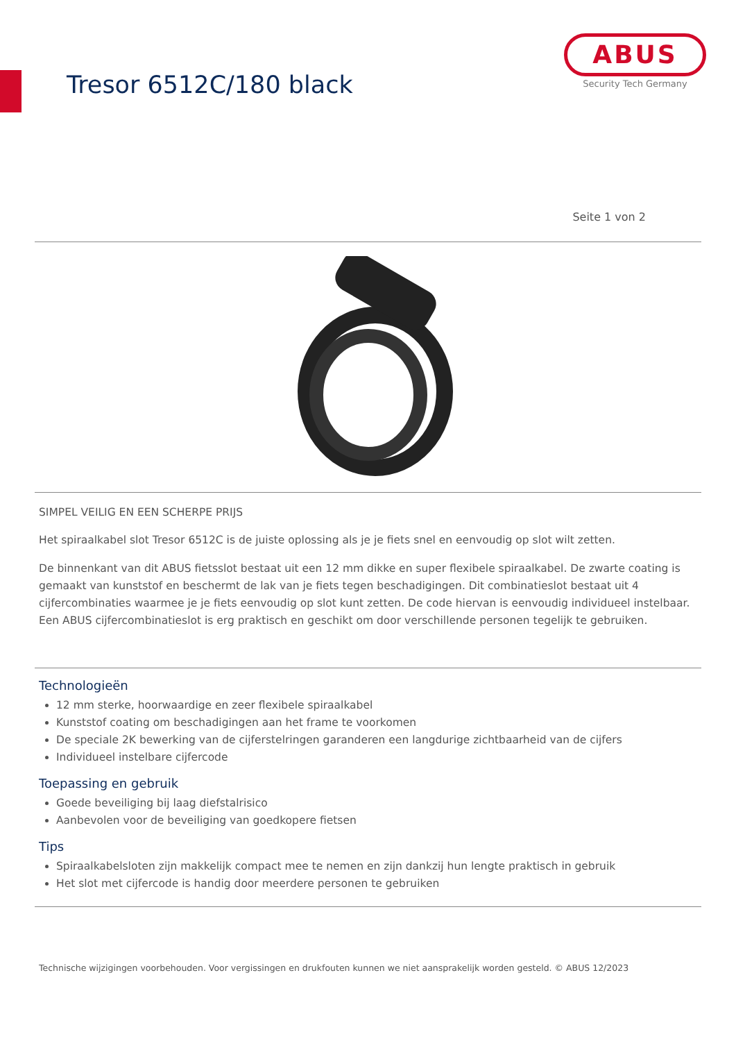Tresor 6512C/180 black
ABUS
Security Tech Germany
Seite 1 von 2
SIMPEL VEILIG EN EEN SCHERPE PRIJS
Het spiraalkabel slot Tresor 6512C is de juiste oplossing als je je fiets snel en eenvoudig op slot wilt zetten.
De binnenkant van dit ABUS fietsslot bestaat uit een 12 mm dikke en super flexibele spiraalkabel. De zwarte coating is gemaakt van kunststof en beschermt de lak van je fiets tegen beschadigingen. Dit combinatieslot bestaat uit 4 cijfercombinaties waarmee je je fiets eenvoudig op slot kunt zetten. De code hiervan is eenvoudig individueel instelbaar. Een ABUS cijfercombinatieslot is erg praktisch en geschikt om door verschillende personen tegelijk te gebruiken.
Technologieën
12 mm sterke, hoorwaardige en zeer flexibele spiraalkabel
Kunststof coating om beschadigingen aan het frame te voorkomen
De speciale 2K bewerking van de cijferstelringen garanderen een langdurige zichtbaarheid van de cijfers
Individueel instelbare cijfercode
Toepassing en gebruik
Goede beveiliging bij laag diefstalrisico
Aanbevolen voor de beveiliging van goedkopere fietsen
Tips
Spiraalkabelsloten zijn makkelijk compact mee te nemen en zijn dankzij hun lengte praktisch in gebruik
Het slot met cijfercode is handig door meerdere personen te gebruiken
Technische wijzigingen voorbehouden. Voor vergissingen en drukfouten kunnen we niet aansprakelijk worden gesteld. © ABUS 12/2023